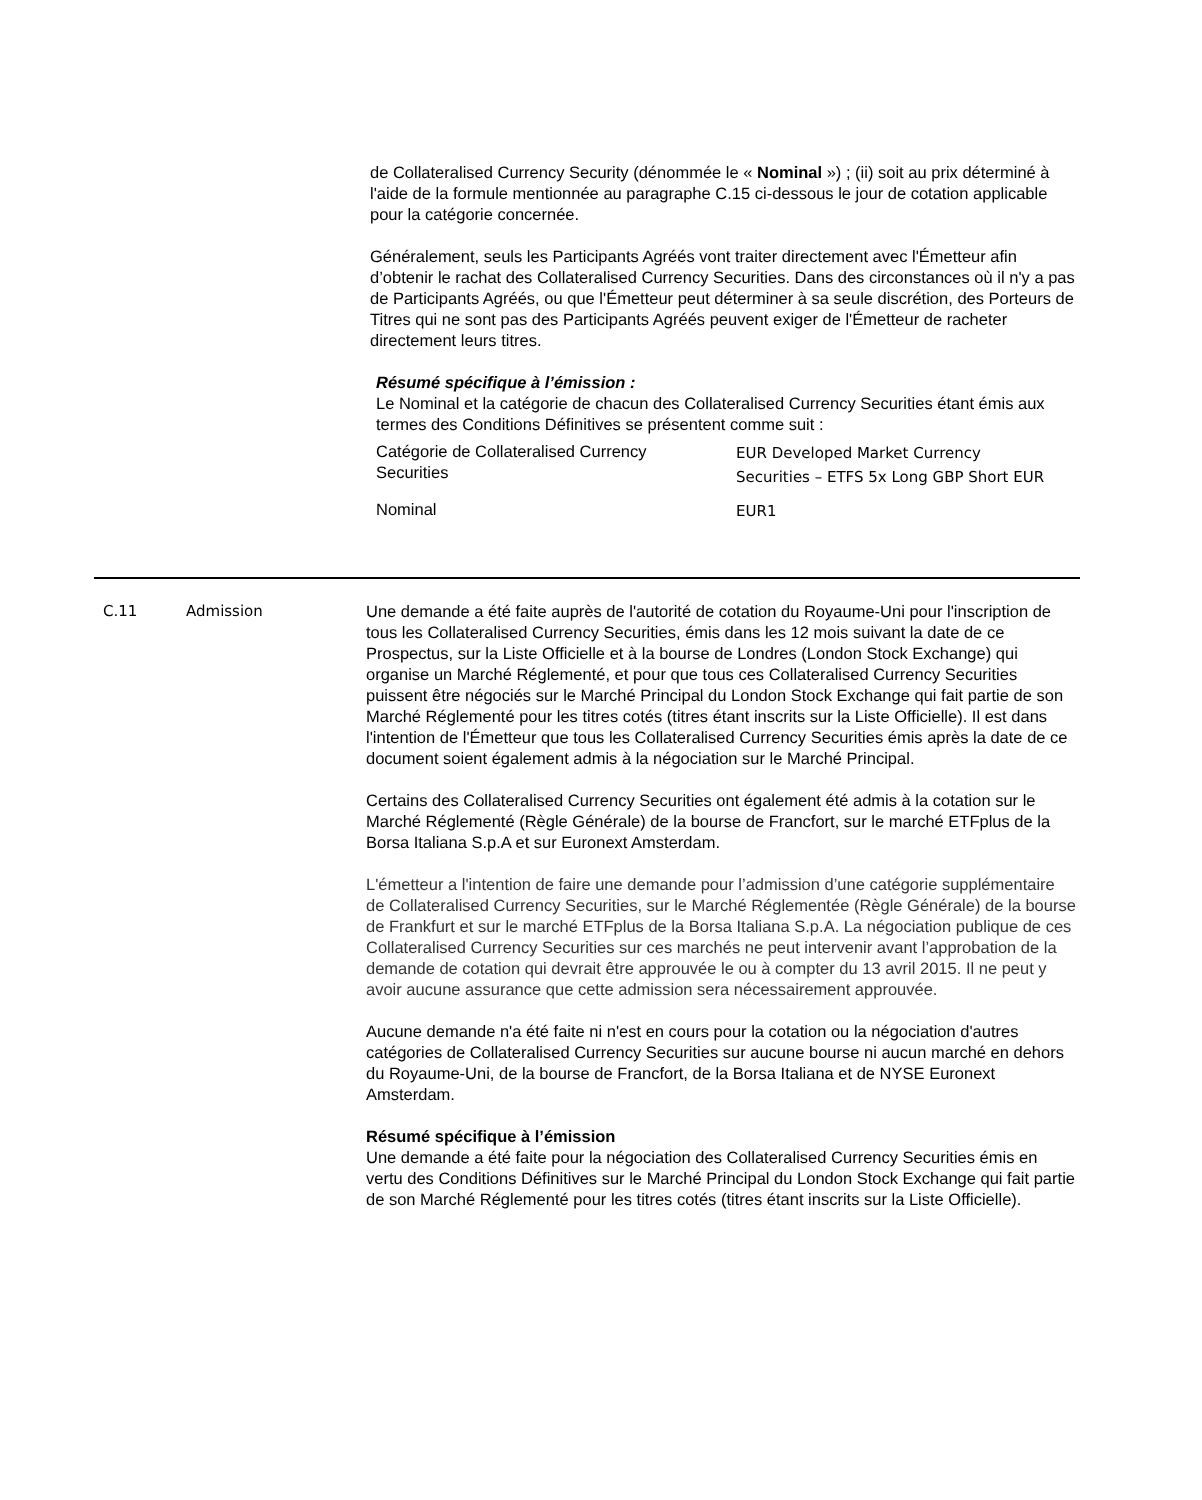de Collateralised Currency Security (dénommée le « Nominal ») ; (ii) soit au prix déterminé à l'aide de la formule mentionnée au paragraphe C.15 ci-dessous le jour de cotation applicable pour la catégorie concernée.
Généralement, seuls les Participants Agréés vont traiter directement avec l'Émetteur afin d’obtenir le rachat des Collateralised Currency Securities. Dans des circonstances où il n'y a pas de Participants Agréés, ou que l'Émetteur peut déterminer à sa seule discrétion, des Porteurs de Titres qui ne sont pas des Participants Agréés peuvent exiger de l'Émetteur de racheter directement leurs titres.
Résumé spécifique à l’émission :
Le Nominal et la catégorie de chacun des Collateralised Currency Securities étant émis aux termes des Conditions Définitives se présentent comme suit :
| Catégorie de Collateralised Currency Securities | EUR Developed Market Currency Securities – ETFS 5x Long GBP Short EUR |
| Nominal | EUR1 |
C.11 Admission Une demande a été faite auprès de l'autorité de cotation du Royaume-Uni pour l'inscription de tous les Collateralised Currency Securities, émis dans les 12 mois suivant la date de ce Prospectus, sur la Liste Officielle et à la bourse de Londres (London Stock Exchange) qui organise un Marché Réglementé, et pour que tous ces Collateralised Currency Securities puissent être négociés sur le Marché Principal du London Stock Exchange qui fait partie de son Marché Réglementé pour les titres cotés (titres étant inscrits sur la Liste Officielle). Il est dans l'intention de l'Émetteur que tous les Collateralised Currency Securities émis après la date de ce document soient également admis à la négociation sur le Marché Principal.
Certains des Collateralised Currency Securities ont également été admis à la cotation sur le Marché Réglementé (Règle Générale) de la bourse de Francfort, sur le marché ETFplus de la Borsa Italiana S.p.A et sur Euronext Amsterdam.
L'émetteur a l'intention de faire une demande pour l’admission d’une catégorie supplémentaire de Collateralised Currency Securities, sur le Marché Réglementée (Règle Générale) de la bourse de Frankfurt et sur le marché ETFplus de la Borsa Italiana S.p.A. La négociation publique de ces Collateralised Currency Securities sur ces marchés ne peut intervenir avant l’approbation de la demande de cotation qui devrait être approuvée le ou à compter du 13 avril 2015. Il ne peut y avoir aucune assurance que cette admission sera nécessairement approuvée.
Aucune demande n'a été faite ni n'est en cours pour la cotation ou la négociation d'autres catégories de Collateralised Currency Securities sur aucune bourse ni aucun marché en dehors du Royaume-Uni, de la bourse de Francfort, de la Borsa Italiana et de NYSE Euronext Amsterdam.
Résumé spécifique à l’émission
Une demande a été faite pour la négociation des Collateralised Currency Securities émis en vertu des Conditions Définitives sur le Marché Principal du London Stock Exchange qui fait partie de son Marché Réglementé pour les titres cotés (titres étant inscrits sur la Liste Officielle).